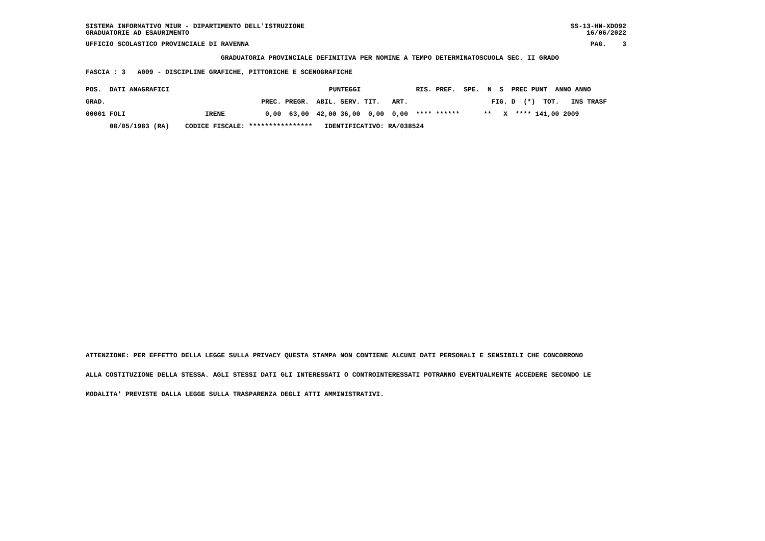SISTEMA INFORMATIVO MIUR - DIPARTIMENTO DELL'ISTRUZIONE GRADUATORIE AD ESAURIMENTO SS-13-HN-XDO92 16/06/2022
UFFICIO SCOLASTICO PROVINCIALE DI RAVENNA PAG. 3
GRADUATORIA PROVINCIALE DEFINITIVA PER NOMINE A TEMPO DETERMINATOSCUOLA SEC. II GRADO
FASCIA : 3 A009 - DISCIPLINE GRAFICHE, PITTORICHE E SCENOGRAFICHE
| POS. DATI ANAGRAFICI | | | PUNTEGGI | | | | | RIS. PREF. SPE. N S PREC PUNT ANNO ANNO |
| --- | --- | --- | --- | --- | --- | --- | --- | --- |
| GRAD. | | PREC. | PREGR. | ABIL. | SERV. | TIT. | ART. | FIG. D (*) TOT. INS TRASF |
| 00001 FOLI | IRENE | 0,00 | 63,00 | 42,00 | 36,00 | 0,00 | 0,00 | **** ****** ** X **** 141,00 2009 |
| 08/05/1983 (RA) | CODICE FISCALE: **************** | | | IDENTIFICATIVO: RA/038524 | | | | |
ATTENZIONE: PER EFFETTO DELLA LEGGE SULLA PRIVACY QUESTA STAMPA NON CONTIENE ALCUNI DATI PERSONALI E SENSIBILI CHE CONCORRONO
ALLA COSTITUZIONE DELLA STESSA. AGLI STESSI DATI GLI INTERESSATI O CONTROINTERESSATI POTRANNO EVENTUALMENTE ACCEDERE SECONDO LE
MODALITA' PREVISTE DALLA LEGGE SULLA TRASPARENZA DEGLI ATTI AMMINISTRATIVI.